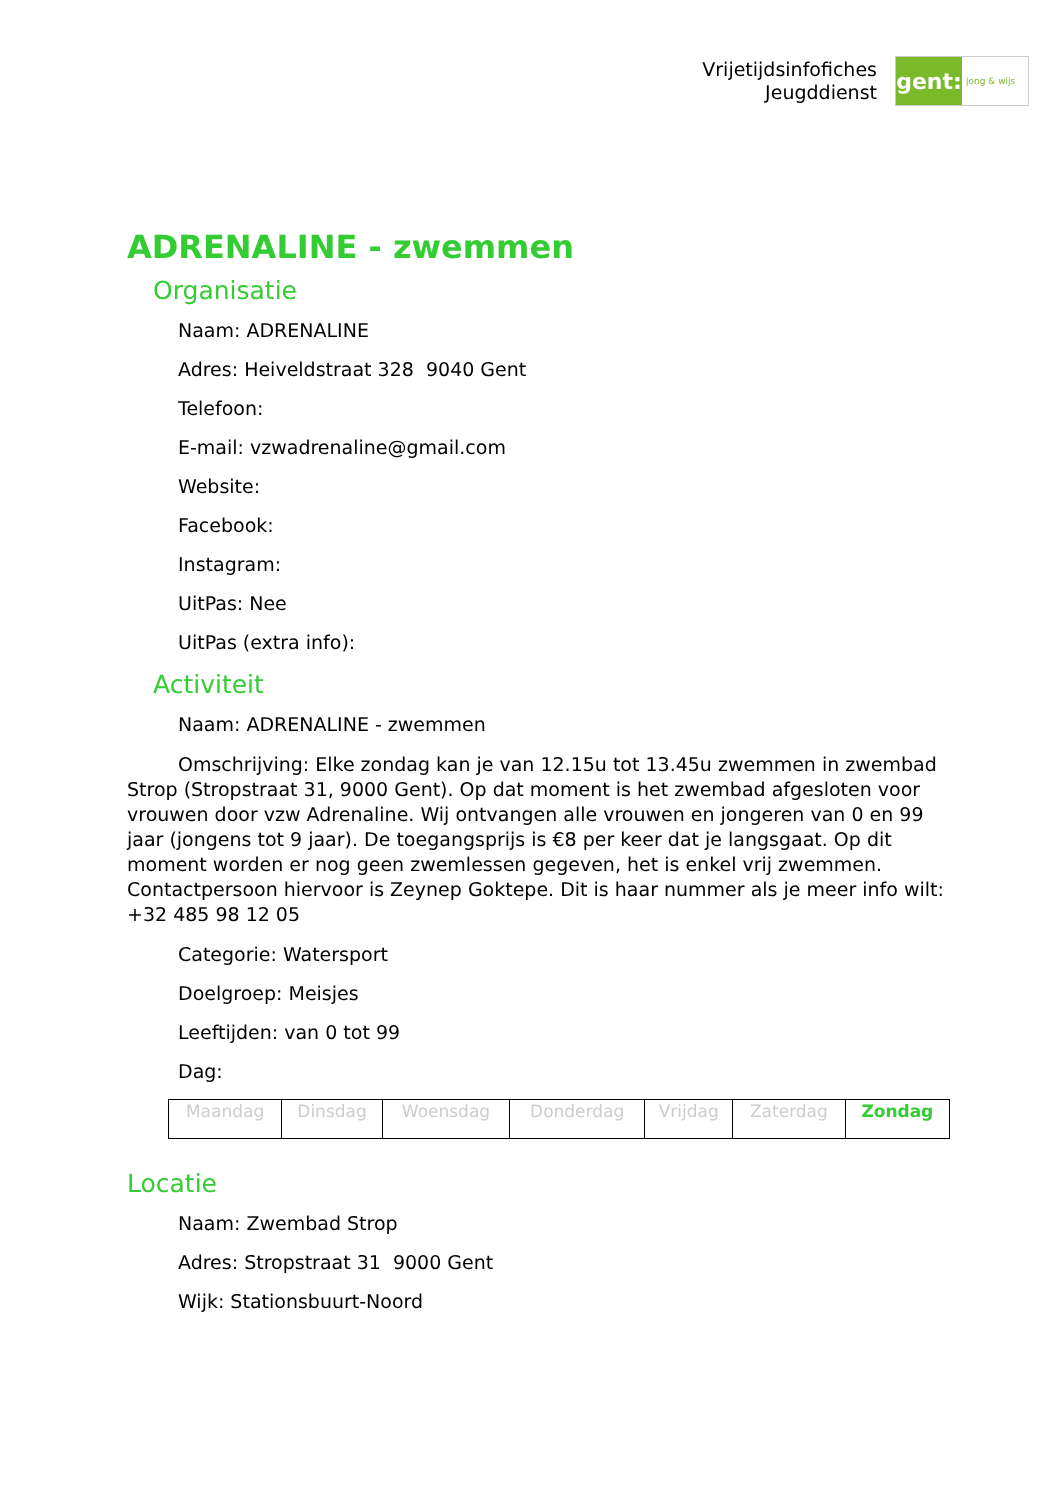Vrijetijdsinfofiches
Jeugddienst
gent:
jong & wijs
ADRENALINE - zwemmen
Organisatie
Naam: ADRENALINE
Adres: Heiveldstraat 328 9040 Gent
Telefoon:
E-mail: vzwadrenaline@gmail.com
Website:
Facebook:
Instagram:
UitPas: Nee
UitPas (extra info):
Activiteit
Naam: ADRENALINE - zwemmen
Omschrijving: Elke zondag kan je van 12.15u tot 13.45u zwemmen in zwembad Strop (Stropstraat 31, 9000 Gent). Op dat moment is het zwembad afgesloten voor vrouwen door vzw Adrenaline. Wij ontvangen alle vrouwen en jongeren van 0 en 99 jaar (jongens tot 9 jaar). De toegangsprijs is €8 per keer dat je langsgaat. Op dit moment worden er nog geen zwemlessen gegeven, het is enkel vrij zwemmen. Contactpersoon hiervoor is Zeynep Goktepe. Dit is haar nummer als je meer info wilt: +32 485 98 12 05
Categorie: Watersport
Doelgroep: Meisjes
Leeftijden: van 0 tot 99
Dag:
| Maandag | Dinsdag | Woensdag | Donderdag | Vrijdag | Zaterdag | Zondag |
Locatie
Naam: Zwembad Strop
Adres: Stropstraat 31 9000 Gent
Wijk: Stationsbuurt-Noord